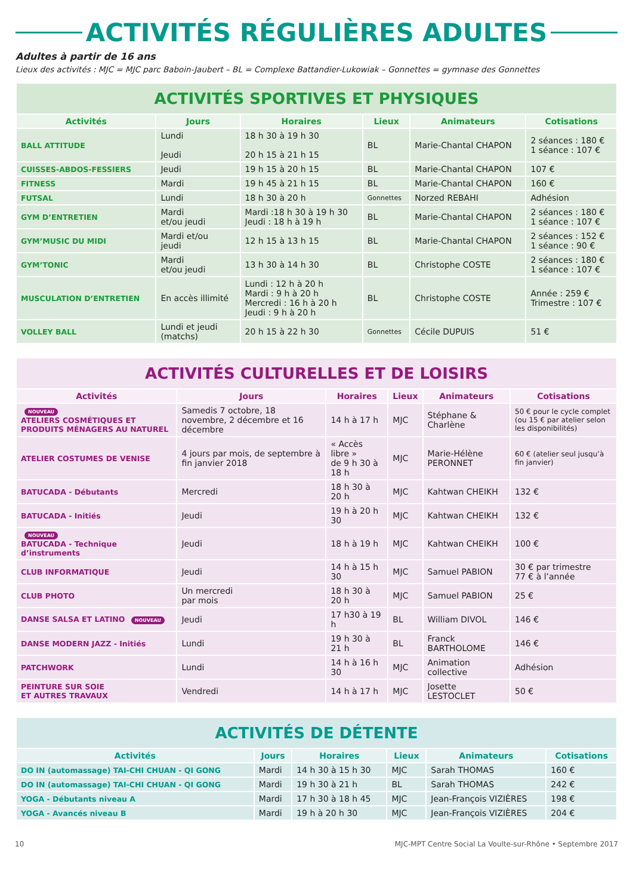ACTIVITÉS RÉGULIÈRES ADULTES
Adultes à partir de 16 ans
Lieux des activités : MJC = MJC parc Baboin-Jaubert – BL = Complexe Battandier-Lukowiak – Gonnettes = gymnase des Gonnettes
| ACTIVITÉS SPORTIVES ET PHYSIQUES | | | | | |
| Activités | Jours | Horaires | Lieux | Animateurs | Cotisations |
| BALL ATTITUDE | Lundi Jeudi | 18 h 30 à 19 h 30 20 h 15 à 21 h 15 | BL | Marie-Chantal CHAPON | 2 séances : 180 € 1 séance : 107 € |
| CUISSES-ABDOS-FESSIERS | Jeudi | 19 h 15 à 20 h 15 | BL | Marie-Chantal CHAPON | 107 € |
| FITNESS | Mardi | 19 h 45 à 21 h 15 | BL | Marie-Chantal CHAPON | 160 € |
| FUTSAL | Lundi | 18 h 30 à 20 h | Gonnettes | Norzed REBAHI | Adhésion |
| GYM D’ENTRETIEN | Mardi et/ou jeudi | Mardi :18 h 30 à 19 h 30 Jeudi : 18 h à 19 h | BL | Marie-Chantal CHAPON | 2 séances : 180 € 1 séance : 107 € |
| GYM’MUSIC DU MIDI | Mardi et/ou jeudi | 12 h 15 à 13 h 15 | BL | Marie-Chantal CHAPON | 2 séances : 152 € 1 séance : 90 € |
| GYM’TONIC | Mardi et/ou jeudi | 13 h 30 à 14 h 30 | BL | Christophe COSTE | 2 séances : 180 € 1 séance : 107 € |
| MUSCULATION D’ENTRETIEN | En accès illimité | Lundi : 12 h à 20 h Mardi : 9 h à 20 h Mercredi : 16 h à 20 h Jeudi : 9 h à 20 h | BL | Christophe COSTE | Année : 259 € Trimestre : 107 € |
| VOLLEY BALL | Lundi et jeudi (matchs) | 20 h 15 à 22 h 30 | Gonnettes | Cécile DUPUIS | 51 € |
| ACTIVITÉS CULTURELLES ET DE LOISIRS | | | | | |
| Activités | Jours | Horaires | Lieux | Animateurs | Cotisations |
| NOUVEAU ATELIERS COSMÉTIQUES ET PRODUITS MÉNAGERS AU NATUREL | Samedis 7 octobre, 18 novembre, 2 décembre et 16 décembre | 14 h à 17 h | MJC | Stéphane & Charlène | 50 € pour le cycle complet (ou 15 € par atelier selon les disponibilités) |
| ATELIER COSTUMES DE VENISE | 4 jours par mois, de septembre à fin janvier 2018 | « Accès libre » de 9 h 30 à 18 h | MJC | Marie-Hélène PERONNET | 60 € (atelier seul jusqu’à fin janvier) |
| BATUCADA - Débutants | Mercredi | 18 h 30 à 20 h | MJC | Kahtwan CHEIKH | 132 € |
| BATUCADA - Initiés | Jeudi | 19 h à 20 h 30 | MJC | Kahtwan CHEIKH | 132 € |
| NOUVEAU BATUCADA - Technique d’instruments | Jeudi | 18 h à 19 h | MJC | Kahtwan CHEIKH | 100 € |
| CLUB INFORMATIQUE | Jeudi | 14 h à 15 h 30 | MJC | Samuel PABION | 30 € par trimestre 77 € à l’année |
| CLUB PHOTO | Un mercredi par mois | 18 h 30 à 20 h | MJC | Samuel PABION | 25 € |
| DANSE SALSA ET LATINO NOUVEAU | Jeudi | 17 h30 à 19 h | BL | William DIVOL | 146 € |
| DANSE MODERN JAZZ - Initiés | Lundi | 19 h 30 à 21 h | BL | Franck BARTHOLOME | 146 € |
| PATCHWORK | Lundi | 14 h à 16 h 30 | MJC | Animation collective | Adhésion |
| PEINTURE SUR SOIE ET AUTRES TRAVAUX | Vendredi | 14 h à 17 h | MJC | Josette LESTOCLET | 50 € |
| ACTIVITÉS DE DÉTENTE | | | | | |
| Activités | Jours | Horaires | Lieux | Animateurs | Cotisations |
| DO IN (automassage) TAI-CHI CHUAN - QI GONG | Mardi | 14 h 30 à 15 h 30 | MJC | Sarah THOMAS | 160 € |
| DO IN (automassage) TAI-CHI CHUAN - QI GONG | Mardi | 19 h 30 à 21 h | BL | Sarah THOMAS | 242 € |
| YOGA - Débutants niveau A | Mardi | 17 h 30 à 18 h 45 | MJC | Jean-François VIZIÈRES | 198 € |
| YOGA - Avancés niveau B | Mardi | 19 h à 20 h 30 | MJC | Jean-François VIZIÈRES | 204 € |
10 MJC-MPT Centre Social La Voulte-sur-Rhône • Septembre 2017